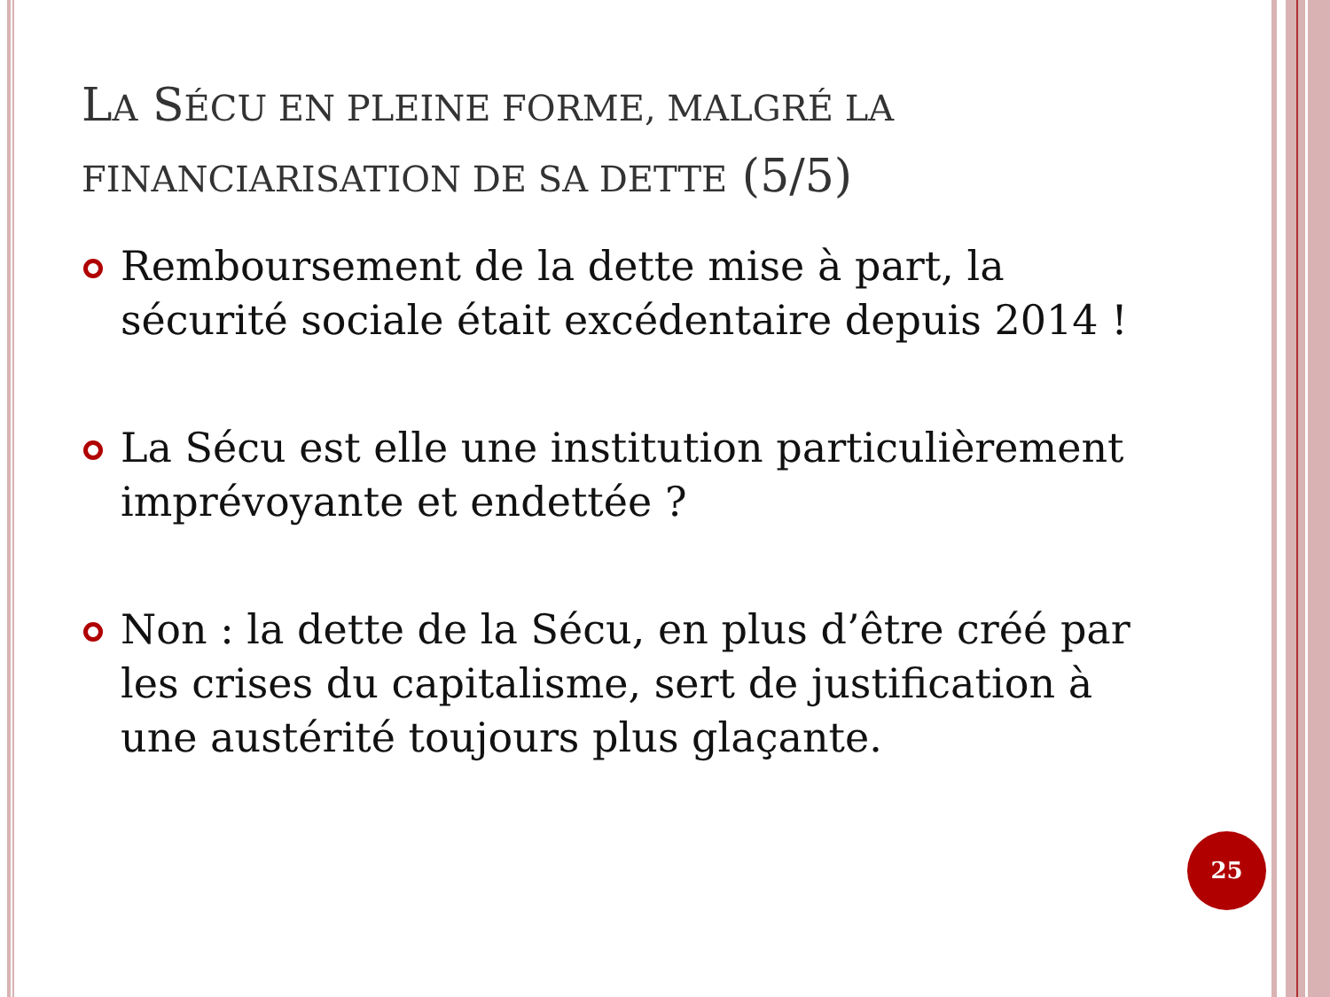LA SÉCU EN PLEINE FORME, MALGRÉ LA FINANCIARISATION DE SA DETTE (5/5)
Remboursement de la dette mise à part, la sécurité sociale était excédentaire depuis 2014 !
La Sécu est elle une institution particulièrement imprévoyante et endettée ?
Non : la dette de la Sécu, en plus d’être créé par les crises du capitalisme, sert de justification à une austérité toujours plus glaçante.
25